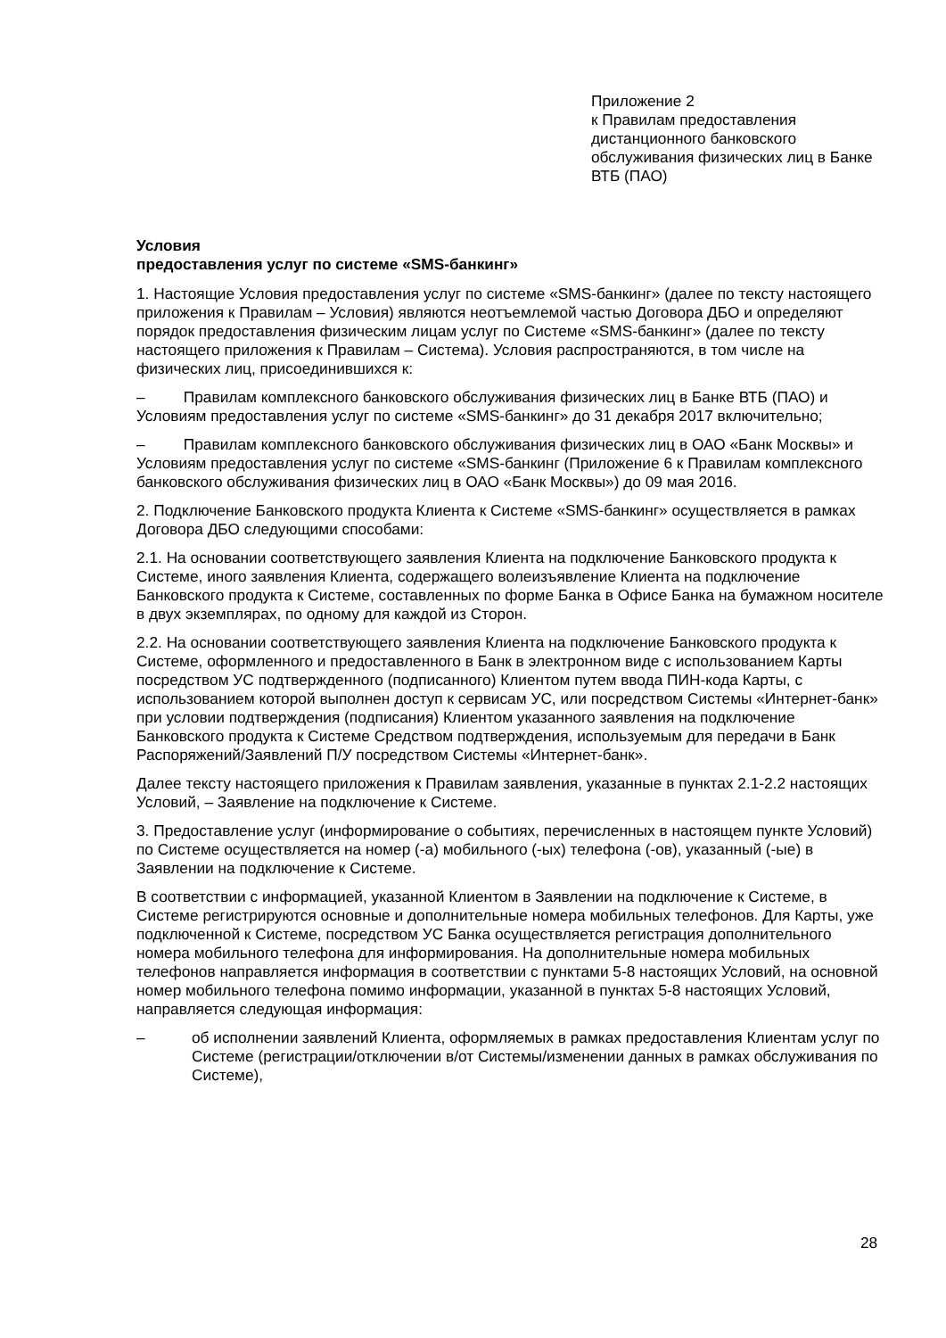Приложение 2
к Правилам предоставления дистанционного банковского обслуживания физических лиц в Банке ВТБ (ПАО)
Условия
предоставления услуг по системе «SMS-банкинг»
1. Настоящие Условия предоставления услуг по системе «SMS-банкинг» (далее по тексту настоящего приложения к Правилам – Условия) являются неотъемлемой частью Договора ДБО и определяют порядок предоставления физическим лицам услуг по Системе «SMS-банкинг» (далее по тексту настоящего приложения к Правилам – Система). Условия распространяются, в том числе на физических лиц, присоединившихся к:
– Правилам комплексного банковского обслуживания физических лиц в Банке ВТБ (ПАО) и Условиям предоставления услуг по системе «SMS-банкинг» до 31 декабря 2017 включительно;
– Правилам комплексного банковского обслуживания физических лиц в ОАО «Банк Москвы» и Условиям предоставления услуг по системе «SMS-банкинг (Приложение 6 к Правилам комплексного банковского обслуживания физических лиц в ОАО «Банк Москвы») до 09 мая 2016.
2. Подключение Банковского продукта Клиента к Системе «SMS-банкинг» осуществляется в рамках Договора ДБО следующими способами:
2.1. На основании соответствующего заявления Клиента на подключение Банковского продукта к Системе, иного заявления Клиента, содержащего волеизъявление Клиента на подключение Банковского продукта к Системе, составленных по форме Банка в Офисе Банка на бумажном носителе в двух экземплярах, по одному для каждой из Сторон.
2.2. На основании соответствующего заявления Клиента на подключение Банковского продукта к Системе, оформленного и предоставленного в Банк в электронном виде с использованием Карты посредством УС подтвержденного (подписанного) Клиентом путем ввода ПИН-кода Карты, с использованием которой выполнен доступ к сервисам УС, или посредством Системы «Интернет-банк» при условии подтверждения (подписания) Клиентом указанного заявления на подключение Банковского продукта к Системе Средством подтверждения, используемым для передачи в Банк Распоряжений/Заявлений П/У посредством Системы «Интернет-банк».
Далее тексту настоящего приложения к Правилам заявления, указанные в пунктах 2.1-2.2 настоящих Условий, – Заявление на подключение к Системе.
3. Предоставление услуг (информирование о событиях, перечисленных в настоящем пункте Условий) по Системе осуществляется на номер (-а) мобильного (-ых) телефона (-ов), указанный (-ые) в Заявлении на подключение к Системе.
В соответствии с информацией, указанной Клиентом в Заявлении на подключение к Системе, в Системе регистрируются основные и дополнительные номера мобильных телефонов. Для Карты, уже подключенной к Системе, посредством УС Банка осуществляется регистрация дополнительного номера мобильного телефона для информирования. На дополнительные номера мобильных телефонов направляется информация в соответствии с пунктами 5-8 настоящих Условий, на основной номер мобильного телефона помимо информации, указанной в пунктах 5-8 настоящих Условий, направляется следующая информация:
– об исполнении заявлений Клиента, оформляемых в рамках предоставления Клиентам услуг по Системе (регистрации/отключении в/от Системы/изменении данных в рамках обслуживания по Системе),
28